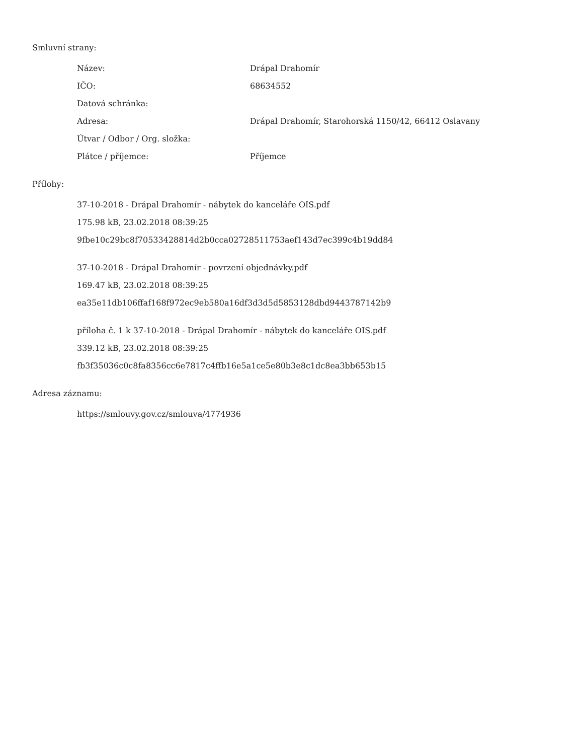Smluvní strany:
| Název: | Drápal Drahomír |
| IČO: | 68634552 |
| Datová schránka: | |
| Adresa: | Drápal Drahomír, Starohorská 1150/42, 66412 Oslavany |
| Útvar / Odbor / Org. složka: | |
| Plátce / příjemce: | Příjemce |
Přílohy:
37-10-2018 - Drápal Drahomír - nábytek do kanceláře OIS.pdf
175.98 kB, 23.02.2018 08:39:25
9fbe10c29bc8f70533428814d2b0cca02728511753aef143d7ec399c4b19dd84
37-10-2018 - Drápal Drahomír - povrzení objednávky.pdf
169.47 kB, 23.02.2018 08:39:25
ea35e11db106ffaf168f972ec9eb580a16df3d3d5d5853128dbd9443787142b9
příloha č. 1 k 37-10-2018 - Drápal Drahomír - nábytek do kanceláře OIS.pdf
339.12 kB, 23.02.2018 08:39:25
fb3f35036c0c8fa8356cc6e7817c4ffb16e5a1ce5e80b3e8c1dc8ea3bb653b15
Adresa záznamu:
https://smlouvy.gov.cz/smlouva/4774936